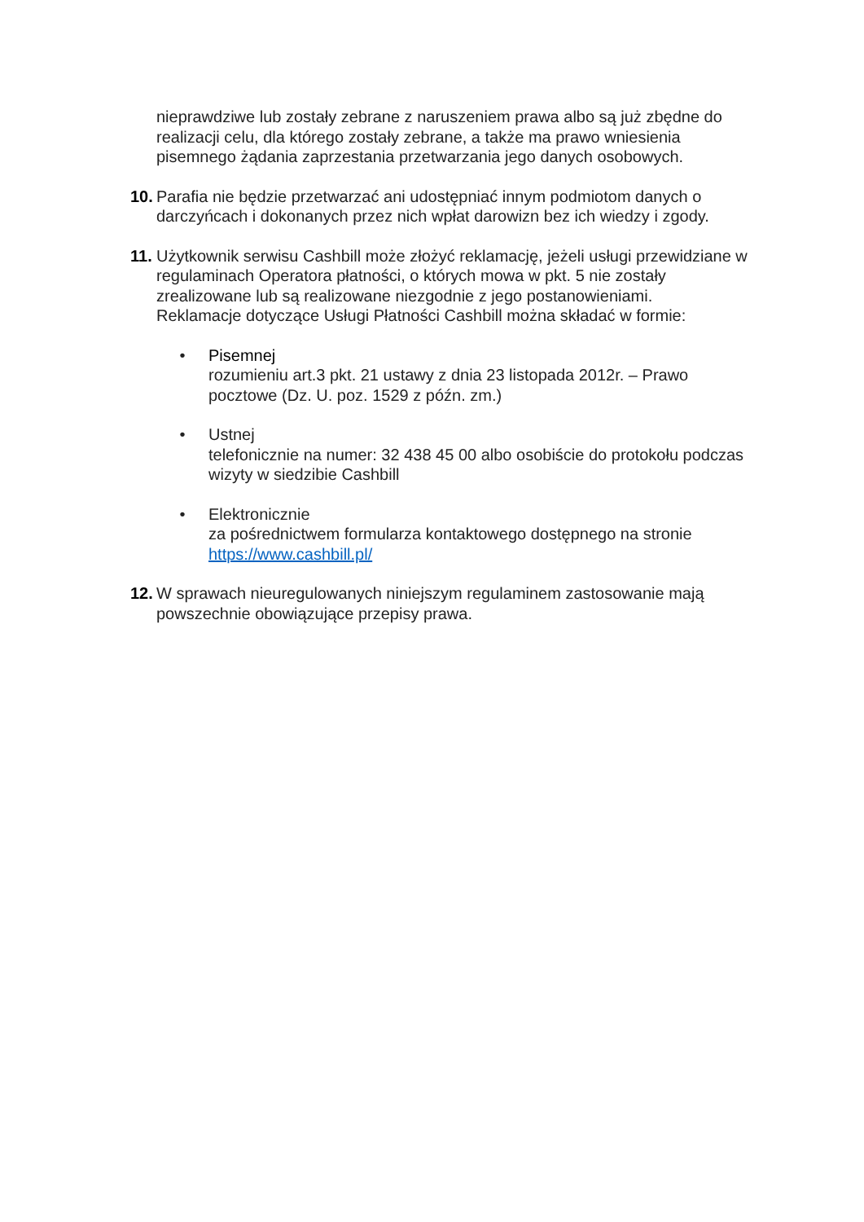nieprawdziwe lub zostały zebrane z naruszeniem prawa albo są już zbędne do realizacji celu, dla którego zostały zebrane, a także ma prawo wniesienia pisemnego żądania zaprzestania przetwarzania jego danych osobowych.
10.
Parafia nie będzie przetwarzać ani udostępniać innym podmiotom danych o darczyńcach i dokonanych przez nich wpłat darowizn bez ich wiedzy i zgody.
11.
Użytkownik serwisu Cashbill może złożyć reklamację, jeżeli usługi przewidziane w regulaminach Operatora płatności, o których mowa w pkt. 5 nie zostały zrealizowane lub są realizowane niezgodnie z jego postanowieniami.
Reklamacje dotyczące Usługi Płatności Cashbill można składać w formie:
• Pisemnej
rozumieniu art.3 pkt. 21 ustawy z dnia 23 listopada 2012r. – Prawo pocztowe (Dz. U. poz. 1529 z późn. zm.)
• Ustnej
telefonicznie na numer: 32 438 45 00 albo osobiście do protokołu podczas wizyty w siedzibie Cashbill
• Elektronicznie
za pośrednictwem formularza kontaktowego dostępnego na stronie https://www.cashbill.pl/
12.
W sprawach nieuregulowanych niniejszym regulaminem zastosowanie mają powszechnie obowiązujące przepisy prawa.